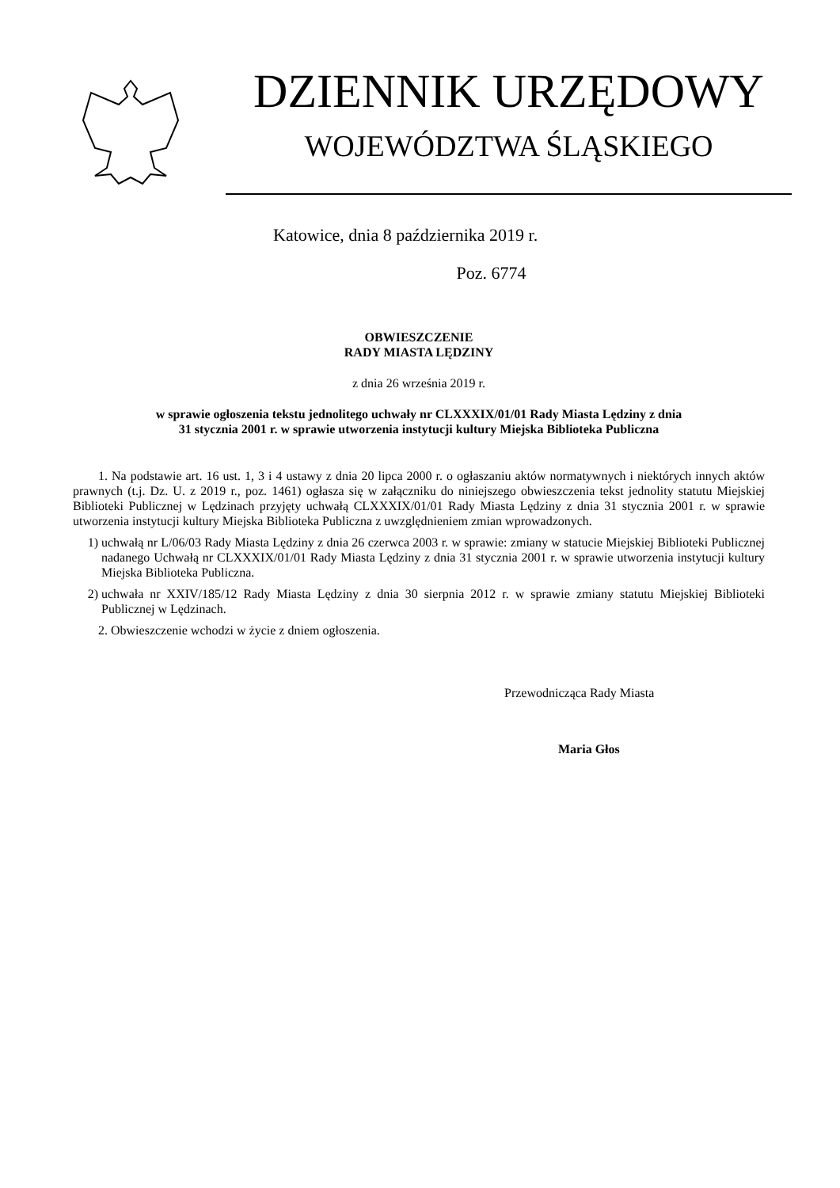DZIENNIK URZĘDOWY
WOJEWÓDZTWA ŚLĄSKIEGO
Katowice, dnia 8 października 2019 r.
Poz. 6774
OBWIESZCZENIE
RADY MIASTA LĘDZINY
z dnia 26 września 2019 r.
w sprawie ogłoszenia tekstu jednolitego uchwały nr CLXXXIX/01/01 Rady Miasta Lędziny z dnia
31 stycznia 2001 r. w sprawie utworzenia instytucji kultury Miejska Biblioteka Publiczna
1. Na podstawie art. 16 ust. 1, 3 i 4 ustawy z dnia 20 lipca 2000 r. o ogłaszaniu aktów normatywnych i niektórych innych aktów prawnych (t.j. Dz. U. z 2019 r., poz. 1461) ogłasza się w załączniku do niniejszego obwieszczenia tekst jednolity statutu Miejskiej Biblioteki Publicznej w Lędzinach przyjęty uchwałą CLXXXIX/01/01 Rady Miasta Lędziny z dnia 31 stycznia 2001 r. w sprawie utworzenia instytucji kultury Miejska Biblioteka Publiczna z uwzględnieniem zmian wprowadzonych.
1) uchwałą nr L/06/03 Rady Miasta Lędziny z dnia 26 czerwca 2003 r. w sprawie: zmiany w statucie Miejskiej Biblioteki Publicznej nadanego Uchwałą nr CLXXXIX/01/01 Rady Miasta Lędziny z dnia 31 stycznia 2001 r. w sprawie utworzenia instytucji kultury Miejska Biblioteka Publiczna.
2) uchwała nr XXIV/185/12 Rady Miasta Lędziny z dnia 30 sierpnia 2012 r. w sprawie zmiany statutu Miejskiej Biblioteki Publicznej w Lędzinach.
2. Obwieszczenie wchodzi w życie z dniem ogłoszenia.
Przewodnicząca Rady Miasta
Maria Głos